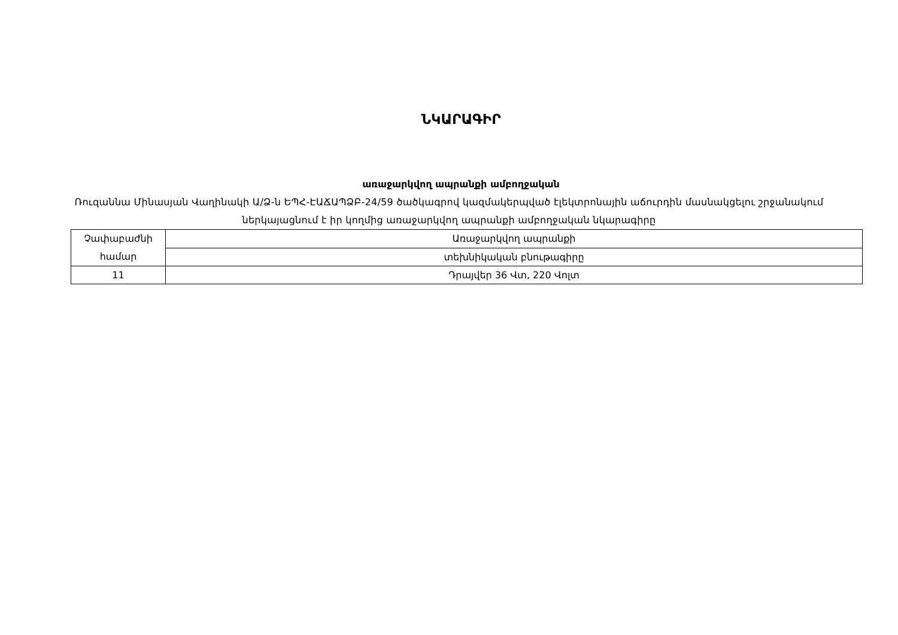ՆԿԱՐԱԳԻՐ
առաջարկվող ապրանքի ամբողջական
Ռուզաննա Մինասյան Վաղինակի Ա/Ձ-ն ԵՊՀ-ԷԱՃԱՊՁԲ-24/59 ծածկագրով կազմակերպված էլեկտրոնային աճուրդին մասնակցելու շրջանակում ներկայացնում է իր կողմից առաջարկվող ապրանքի ամբողջական նկարագիրը
| Չափաբաժնի համար | Առաջարկվող ապրանքի |
| --- | --- |
| | տեխնիկական բնութագիրը |
| 11 | Դրայվեր 36 Վտ, 220 Վոլտ |